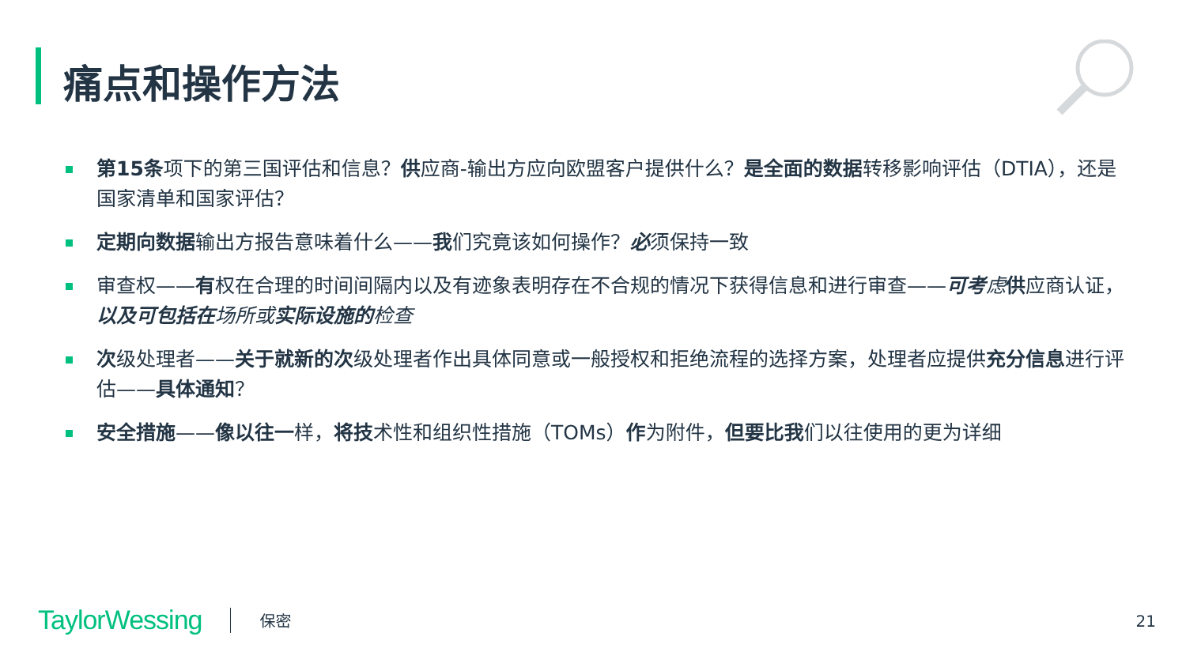痛点和操作方法
第15条项下的第三国评估和信息？供应商-输出方应向欧盟客户提供什么？是全面的数据转移影响评估（DTIA），还是国家清单和国家评估？
定期向数据输出方报告意味着什么——我们究竟该如何操作？必须保持一致
审查权——有权在合理的时间间隔内以及有迹象表明存在不合规的情况下获得信息和进行审查——可考 虑供应商认证，以及可包括在 场所或 实际设施的 检查
次级处理者——关于就新的次级处理者作出具体同意或一般授权和拒绝流程的选择方案，处理者应提供充分信息进行评估——具体通知？
安全措施——像以往一样，将技术性和组织性措施（TOMs）作为附件，但要比我们以往使用的更为详细
TaylorWessing 保密 21